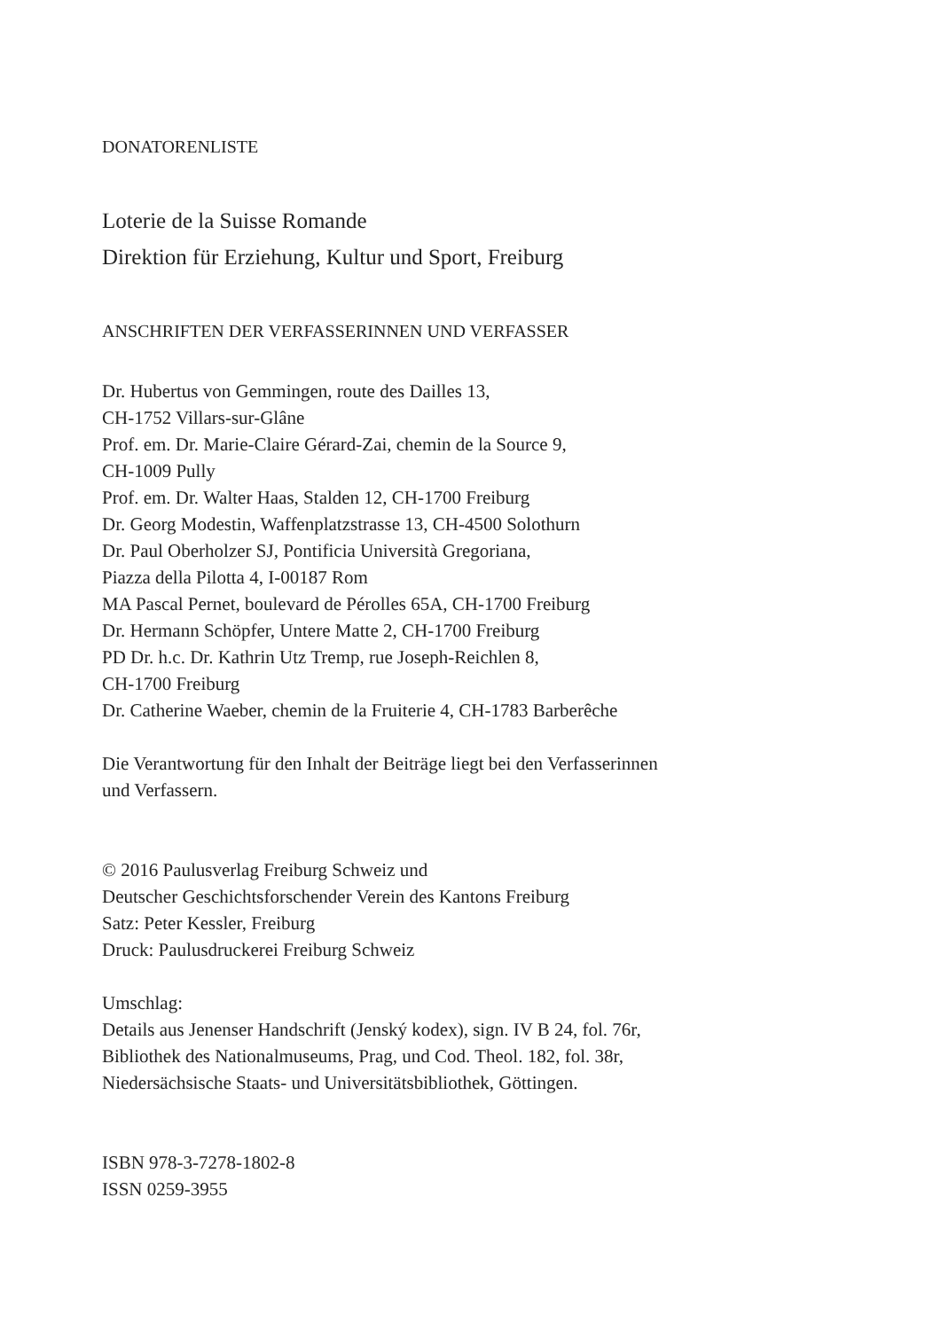DONATORENLISTE
Loterie de la Suisse Romande
Direktion für Erziehung, Kultur und Sport, Freiburg
ANSCHRIFTEN DER VERFASSERINNEN UND VERFASSER
Dr. Hubertus von Gemmingen, route des Dailles 13,
CH-1752 Villars-sur-Glâne
Prof. em. Dr. Marie-Claire Gérard-Zai, chemin de la Source 9,
CH-1009 Pully
Prof. em. Dr. Walter Haas, Stalden 12, CH-1700 Freiburg
Dr. Georg Modestin, Waffenplatzstrasse 13, CH-4500 Solothurn
Dr. Paul Oberholzer SJ, Pontificia Università Gregoriana,
Piazza della Pilotta 4, I-00187 Rom
MA Pascal Pernet, boulevard de Pérolles 65A, CH-1700 Freiburg
Dr. Hermann Schöpfer, Untere Matte 2, CH-1700 Freiburg
PD Dr. h.c. Dr. Kathrin Utz Tremp, rue Joseph-Reichlen 8,
CH-1700 Freiburg
Dr. Catherine Waeber, chemin de la Fruiterie 4, CH-1783 Barberêche
Die Verantwortung für den Inhalt der Beiträge liegt bei den Verfasserinnen
und Verfassern.
© 2016 Paulusverlag Freiburg Schweiz und
Deutscher Geschichtsforschender Verein des Kantons Freiburg
Satz: Peter Kessler, Freiburg
Druck: Paulusdruckerei Freiburg Schweiz
Umschlag:
Details aus Jenenser Handschrift (Jenský kodex), sign. IV B 24, fol. 76r,
Bibliothek des Nationalmuseums, Prag, und Cod. Theol. 182, fol. 38r,
Niedersächsische Staats- und Universitätsbibliothek, Göttingen.
ISBN 978-3-7278-1802-8
ISSN 0259-3955